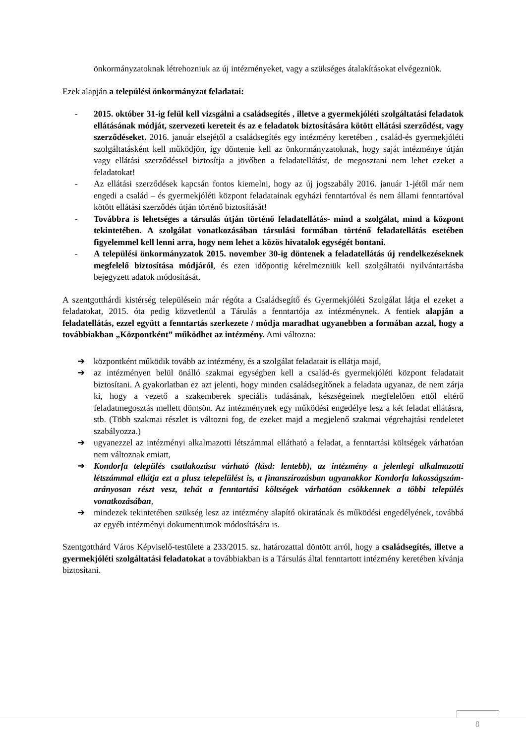önkormányzatoknak létrehozniuk az új intézményeket, vagy a szükséges átalakításokat elvégezniük.
Ezek alapján a települési önkormányzat feladatai:
- 2015. október 31-ig felül kell vizsgálni a családsegítés , illetve a gyermekjóléti szolgáltatási feladatok ellátásának módját, szervezeti kereteit és az e feladatok biztosítására kötött ellátási szerződést, vagy szerződéseket. 2016. január elsejétől a családsegítés egy intézmény keretében , család-és gyermekjóléti szolgáltatásként kell működjön, így döntenie kell az önkormányzatoknak, hogy saját intézménye útján vagy ellátási szerződéssel biztosítja a jövőben a feladatellátást, de megosztani nem lehet ezeket a feladatokat!
- Az ellátási szerződések kapcsán fontos kiemelni, hogy az új jogszabály 2016. január 1-jétől már nem engedi a család – és gyermekjóléti központ feladatainak egyházi fenntartóval és nem állami fenntartóval kötött ellátási szerződés útján történő biztosítását!
- Továbbra is lehetséges a társulás útján történő feladatellátás- mind a szolgálat, mind a központ tekintetében. A szolgálat vonatkozásában társulási formában történő feladatellátás esetében figyelemmel kell lenni arra, hogy nem lehet a közös hivatalok egységét bontani.
- A települési önkormányzatok 2015. november 30-ig döntenek a feladatellátás új rendelkezéseknek megfelelő biztosítása módjáról, és ezen időpontig kérelmezniük kell szolgáltatói nyilvántartásba bejegyzett adatok módosítását.
A szentgotthárdi kistérség településein már régóta a Családsegítő és Gyermekjóléti Szolgálat látja el ezeket a feladatokat, 2015. óta pedig közvetlenül a Tárulás a fenntartója az intézménynek. A fentiek alapján a feladatellátás, ezzel együtt a fenntartás szerkezete / módja maradhat ugyanebben a formában azzal, hogy a továbbiakban „Központként” működhet az intézmény. Ami változna:
➔ központként működik tovább az intézmény, és a szolgálat feladatait is ellátja majd,
➔ az intézményen belül önálló szakmai egységben kell a család-és gyermekjóléti központ feladatait biztosítani. A gyakorlatban ez azt jelenti, hogy minden családsegítőnek a feladata ugyanaz, de nem zárja ki, hogy a vezető a szakemberek speciális tudásának, készségeinek megfelelően ettől eltérő feladatmegosztás mellett döntsön. Az intézménynek egy működési engedélye lesz a két feladat ellátásra, stb. (Több szakmai részlet is változni fog, de ezeket majd a megjelenő szakmai végrehajtási rendeletet szabályozza.)
➔ ugyanezzel az intézményi alkalmazotti létszámmal ellátható a feladat, a fenntartási költségek várhatóan nem változnak emiatt,
➔ Kondorfa település csatlakozása várható (lásd: lentebb), az intézmény a jelenlegi alkalmazotti létszámmal ellátja ezt a plusz telepelülést is, a finanszírozásban ugyanakkor Kondorfa lakosságszám-arányosan részt vesz, tehát a fenntartási költségek várhatóan csökkennek a többi település vonatkozásában,
➔ mindezek tekintetében szükség lesz az intézmény alapító okiratának és működési engedélyének, továbbá az egyéb intézményi dokumentumok módosítására is.
Szentgotthárd Város Képviselő-testülete a 233/2015. sz. határozattal döntött arról, hogy a családsegítés, illetve a gyermekjóléti szolgáltatási feladatokat a továbbiakban is a Társulás által fenntartott intézmény keretében kívánja biztosítani.
8